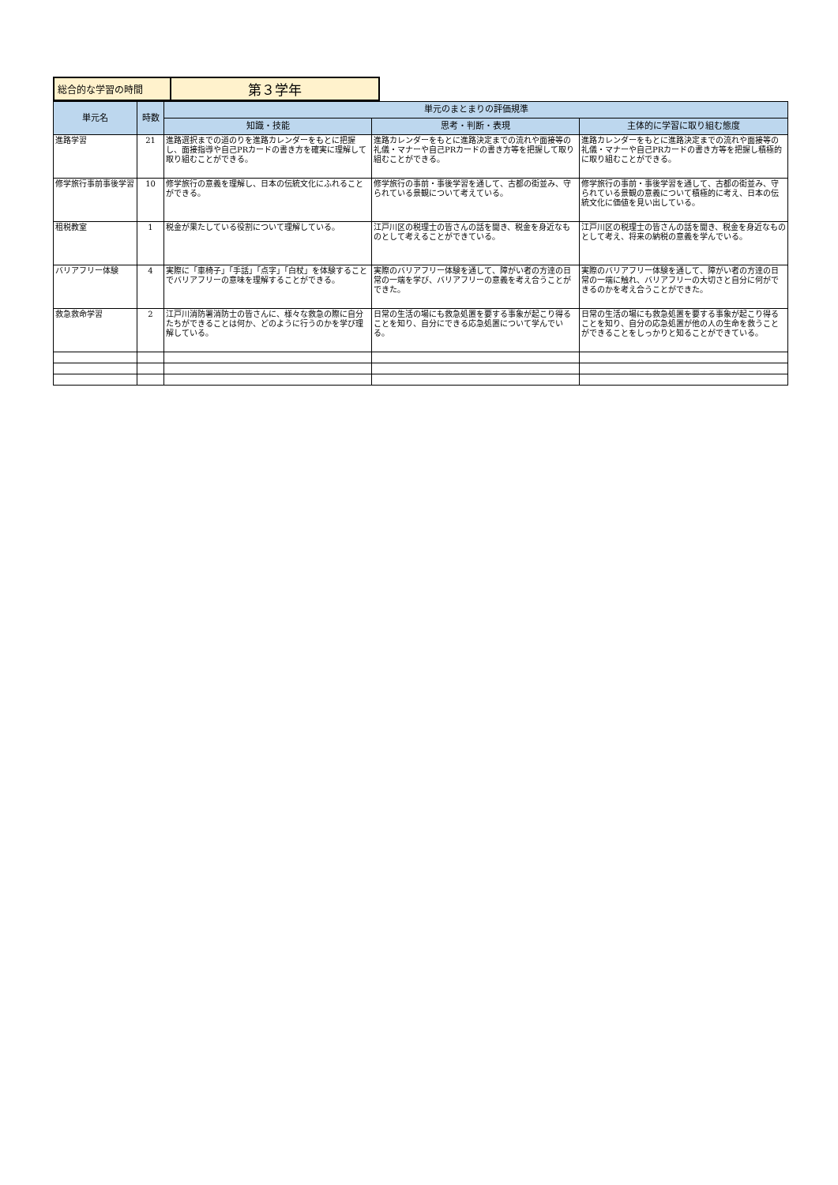| 総合的な学習の時間 | 第３学年 |
| 単元名 | 時数 | 単元のまとまりの評価規準 | | |
| --- | --- | --- | --- | --- |
| | | 知識・技能 | 思考・判断・表現 | 主体的に学習に取り組む態度 |
| 進路学習 | 21 | 進路選択までの道のりを進路カレンダーをもとに把握し、面接指導や自己PRカードの書き方を確実に理解して取り組むことができる。 | 進路カレンダーをもとに進路決定までの流れや面接等の礼儀・マナーや自己PRカードの書き方等を把握して取り組むことができる。 | 進路カレンダーをもとに進路決定までの流れや面接等の礼儀・マナーや自己PRカードの書き方等を把握し積極的に取り組むことができる。 |
| 修学旅行事前事後学習 | 10 | 修学旅行の意義を理解し、日本の伝統文化にふれることができる。 | 修学旅行の事前・事後学習を通して、古都の街並み、守られている景観について考えている。 | 修学旅行の事前・事後学習を通して、古都の街並み、守られている景観の意義について積極的に考え、日本の伝統文化に価値を見い出している。 |
| 租税教室 | 1 | 税金が果たしている役割について理解している。 | 江戸川区の税理士の皆さんの話を聞き、税金を身近なものとして考えることができている。 | 江戸川区の税理士の皆さんの話を聞き、税金を身近なものとして考え、将来の納税の意義を学んでいる。 |
| バリアフリー体験 | 4 | 実際に「車椅子」「手話」「点字」「白杖」を体験することでバリアフリーの意味を理解することができる。 | 実際のバリアフリー体験を通して、障がい者の方達の日常の一端を学び、バリアフリーの意義を考え合うことができた。 | 実際のバリアフリー体験を通して、障がい者の方達の日常の一端に触れ、バリアフリーの大切さと自分に何ができるのかを考え合うことができた。 |
| 救急救命学習 | 2 | 江戸川消防署消防士の皆さんに、様々な救急の際に自分たちができることは何か、どのように行うのかを学び理解している。 | 日常の生活の場にも救急処置を要する事象が起こり得ることを知り、自分にできる応急処置について学んでいる。 | 日常の生活の場にも救急処置を要する事象が起こり得ることを知り、自分の応急処置が他の人の生命を救うことができることをしっかりと知ることができている。 |